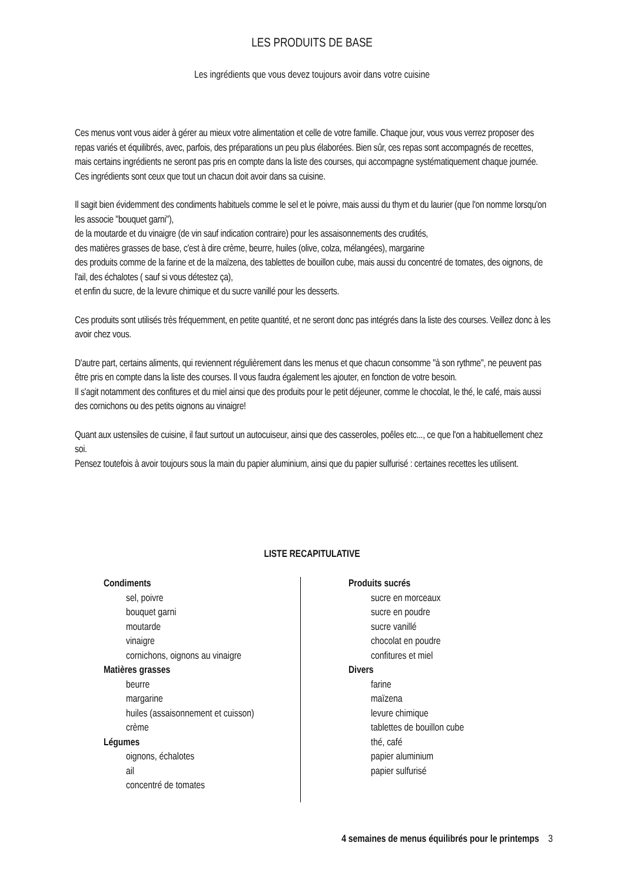LES PRODUITS DE BASE
Les ingrédients que vous devez toujours avoir dans votre cuisine
Ces menus vont vous aider à gérer au mieux votre alimentation et celle de votre famille. Chaque jour, vous vous verrez proposer des repas variés et équilibrés, avec, parfois, des préparations un peu plus élaborées. Bien sûr, ces repas sont accompagnés de recettes, mais certains ingrédients ne seront pas pris en compte dans la liste des courses, qui accompagne systématiquement chaque journée.
Ces ingrédients sont ceux que tout un chacun doit avoir dans sa cuisine.
Il sagit bien évidemment des condiments habituels comme le sel et le poivre, mais aussi du thym et du laurier (que l'on nomme lorsqu'on les associe "bouquet garni"),
de la moutarde et du vinaigre (de vin sauf indication contraire) pour les assaisonnements des crudités,
des matières grasses de base, c'est à dire crème, beurre, huiles (olive, colza, mélangées), margarine
des produits comme de la farine et de la maïzena, des tablettes de bouillon cube, mais aussi du concentré de tomates, des oignons, de l'ail, des échalotes ( sauf si vous détestez ça),
et enfin du sucre, de la levure chimique et du sucre vanillé pour les desserts.
Ces produits sont utilisés très fréquemment, en petite quantité, et ne seront donc pas intégrés dans la liste des courses. Veillez donc à les avoir chez vous.
D'autre part, certains aliments, qui reviennent régulièrement dans les menus et que chacun consomme "à son rythme", ne peuvent pas être pris en compte dans la liste des courses. Il vous faudra également les ajouter, en fonction de votre besoin.
Il s'agit notamment des confitures et du miel ainsi que des produits pour le petit déjeuner, comme le chocolat, le thé, le café, mais aussi des cornichons ou des petits oignons au vinaigre!
Quant aux ustensiles de cuisine, il faut surtout un autocuiseur, ainsi que des casseroles, poêles etc..., ce que l'on a habituellement chez soi.
Pensez toutefois à avoir toujours sous la main du papier aluminium, ainsi que du papier sulfurisé : certaines recettes les utilisent.
LISTE RECAPITULATIVE
Condiments
sel, poivre
bouquet garni
moutarde
vinaigre
cornichons, oignons au vinaigre
Matières grasses
beurre
margarine
huiles (assaisonnement et cuisson)
crème
Légumes
oignons, échalotes
ail
concentré de tomates
Produits sucrés
sucre en morceaux
sucre en poudre
sucre vanillé
chocolat en poudre
confitures et miel
Divers
farine
maïzena
levure chimique
tablettes de bouillon cube
thé, café
papier aluminium
papier sulfurisé
4 semaines de menus équilibrés pour le printemps 3